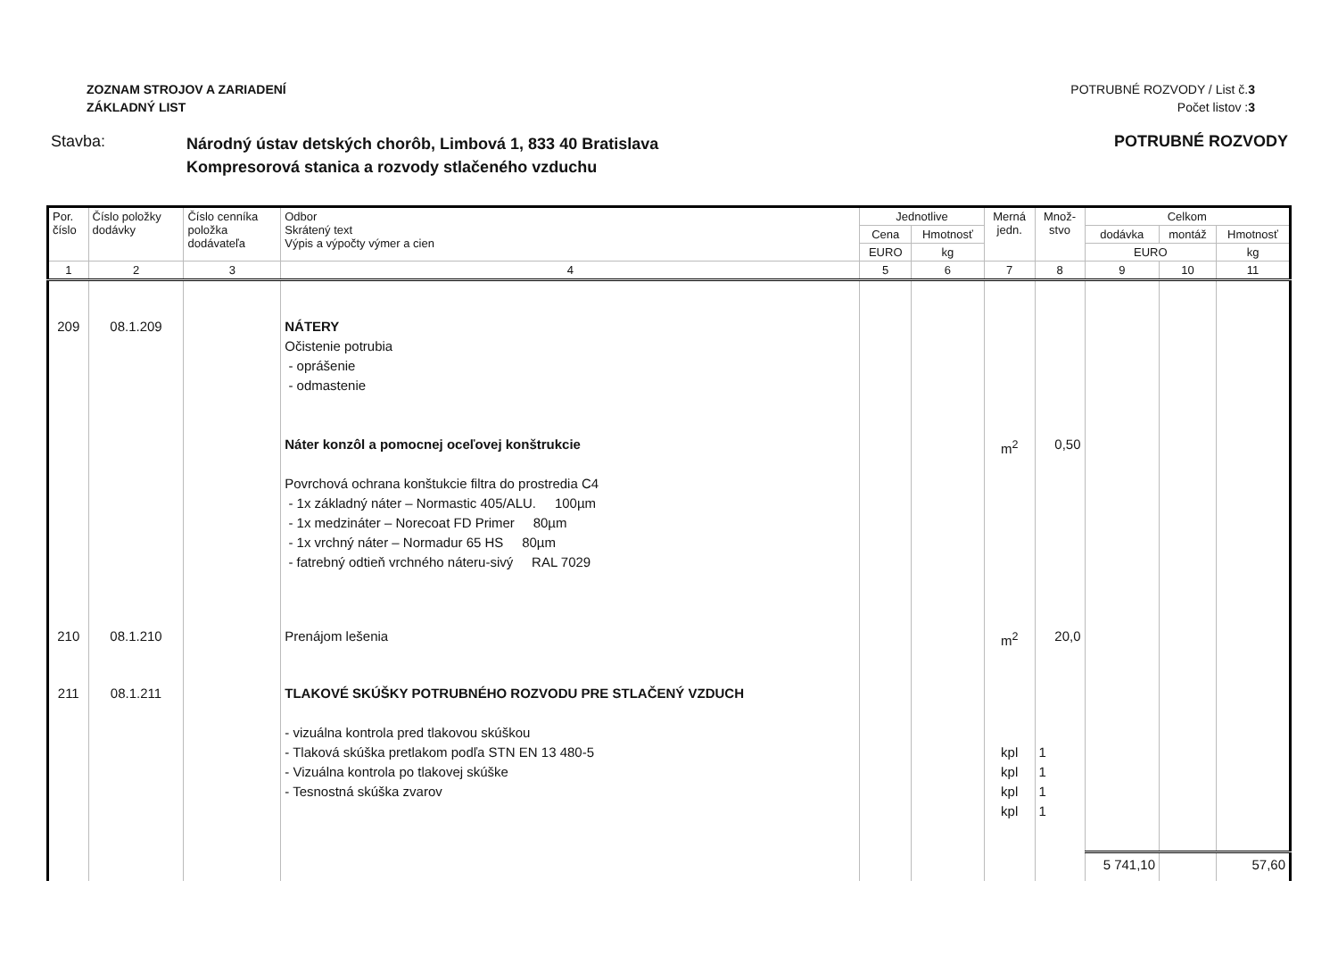ZOZNAM STROJOV A ZARIADENÍ
ZÁKLADNÝ LIST
POTRUBNÉ ROZVODY / List č.3
Počet listov :3
Stavba:
Národný ústav detských chorôb, Limbová 1, 833 40 Bratislava
Kompresorová stanica a rozvody stlačeného vzduchu
POTRUBNÉ ROZVODY
| Por. číslo | Číslo položky dodávky | Číslo cenníka položka dodávateľa | Odbor Skrátený text Výpis a výpočty výmer a cien | Jednotlive | | Merná jedn. | Množ- stvo | Celkom | | |
| --- | --- | --- | --- | --- | --- | --- | --- | --- | --- | --- |
| | | | | Cena | Hmotnosť | | | dodávka | montáž | Hmotnosť |
| | | | | EURO | kg | | | EURO | | kg |
| 1 | 2 | 3 | 4 | 5 | 6 | 7 | 8 | 9 | 10 | 11 |
| 209 | 08.1.209 | | NÁTERY Očistenie potrubia - oprášenie - odmastenie Náter konzôl a pomocnej oceľovej konštrukcie Povrchová ochrana konštukcie filtra do prostredia C4 - 1x základný náter – Normastic 405/ALU. 100µm - 1x medzináter – Norecoat FD Primer 80µm - 1x vrchný náter – Normadur 65 HS 80µm - fatrebný odtieň vrchného náteru-sivý RAL 7029 | | | m<sup>2</sup> | 0,50 | | | |
| 210 | 08.1.210 | | Prenájom lešenia | | | m<sup>2</sup> | 20,0 | | | |
| 211 | 08.1.211 | | TLAKOVÉ SKÚŠKY POTRUBNÉHO ROZVODU PRE STLAČENÝ VZDUCH - vizuálna kontrola pred tlakovou skúškou - Tlaková skúška pretlakom podľa STN EN 13 480-5 - Vizuálna kontrola po tlakovej skúške - Tesnostná skúška zvarov | | | kpl kpl kpl kpl | 1 1 1 1 | | | |
| | | | | | | | | 5 741,10 | | 57,60 |